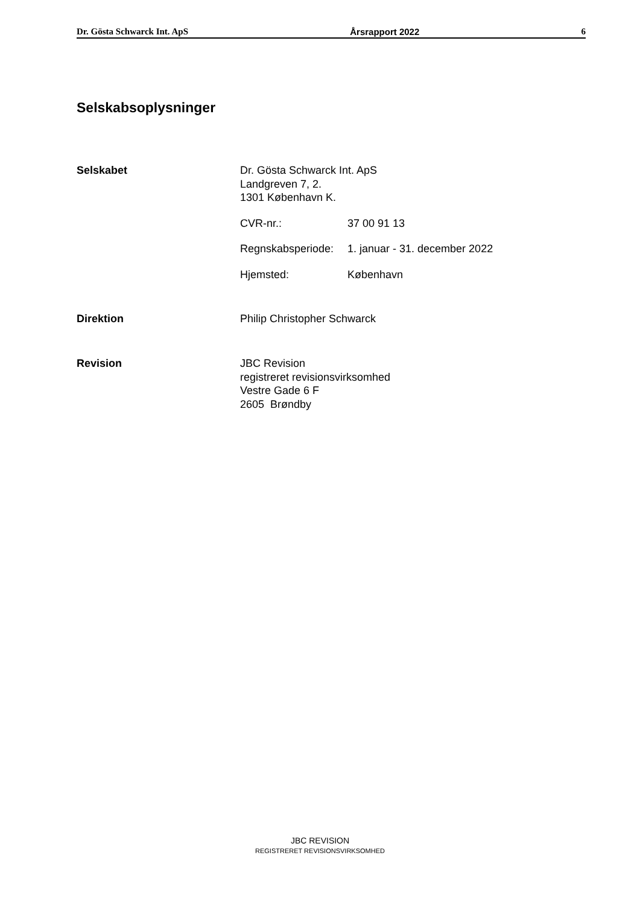Dr. Gösta Schwarck Int. ApS Årsrapport 2022 6
Selskabsoplysninger
Selskabet Dr. Gösta Schwarck Int. ApS
Landgreven 7, 2.
1301 København K.
CVR-nr.: 37 00 91 13
Regnskabsperiode: 1. januar - 31. december 2022
Hjemsted: København
Direktion Philip Christopher Schwarck
Revision JBC Revision
registreret revisionsvirksomhed
Vestre Gade 6 F
2605 Brøndby
JBC REVISION
REGISTRERET REVISIONSVIRKSOMHED